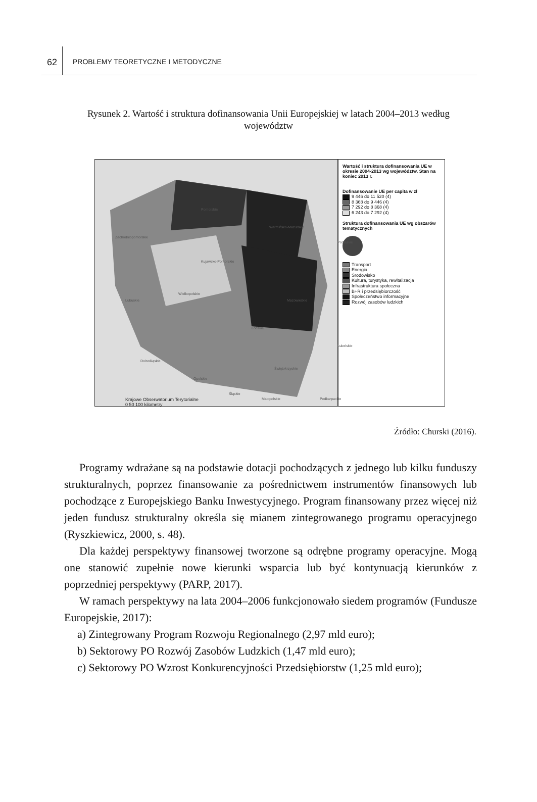62
PROBLEMY TEORETYCZNE I METODYCZNE
Rysunek 2. Wartość i struktura dofinansowania Unii Europejskiej w latach 2004–2013 według województw
Zachodniopomorskie
Pomorskie
Warmińsko-Mazurskie
Kujawsko-Pomorskie
Wielkopolskie
Mazowieckie
Podlaskie
Lubuskie
Łódzkie
Lubelskie
Dolnośląskie
Opolskie
Świętokrzyskie
Śląskie
Małopolskie Podkarpackie
Krajowe Obserwatorium Terytorialne
0 50 100 kilometry
Wartość i struktura dofinansowania UE w okresie 2004-2013 wg województw. Stan na koniec 2013 r.
Dofinansowanie UE per capita w zł
9 446 do 11 520 (4)
8 368 do 9 446 (4)
7 292 do 8 368 (4)
6 243 do 7 292 (4)
Struktura dofinansowania UE wg obszarów tematycznych
Transport
Energia
Środowisko
Kultura, turystyka, rewitalizacja
Infrastruktura społeczna
B+R i przedsiębiorczość
Społeczeństwo informacyjne
Rozwój zasobów ludzkich
Źródło: Churski (2016).
Programy wdrażane są na podstawie dotacji pochodzących z jednego lub kilku funduszy strukturalnych, poprzez finansowanie za pośrednictwem instrumentów finansowych lub pochodzące z Europejskiego Banku Inwestycyjnego. Program finansowany przez więcej niż jeden fundusz strukturalny określa się mianem zintegrowanego programu operacyjnego (Ryszkiewicz, 2000, s. 48).
Dla każdej perspektywy finansowej tworzone są odrębne programy operacyjne. Mogą one stanowić zupełnie nowe kierunki wsparcia lub być kontynuacją kierunków z poprzedniej perspektywy (PARP, 2017).
W ramach perspektywy na lata 2004–2006 funkcjonowało siedem programów (Fundusze Europejskie, 2017):
a) Zintegrowany Program Rozwoju Regionalnego (2,97 mld euro);
b) Sektorowy PO Rozwój Zasobów Ludzkich (1,47 mld euro);
c) Sektorowy PO Wzrost Konkurencyjności Przedsiębiorstw (1,25 mld euro);